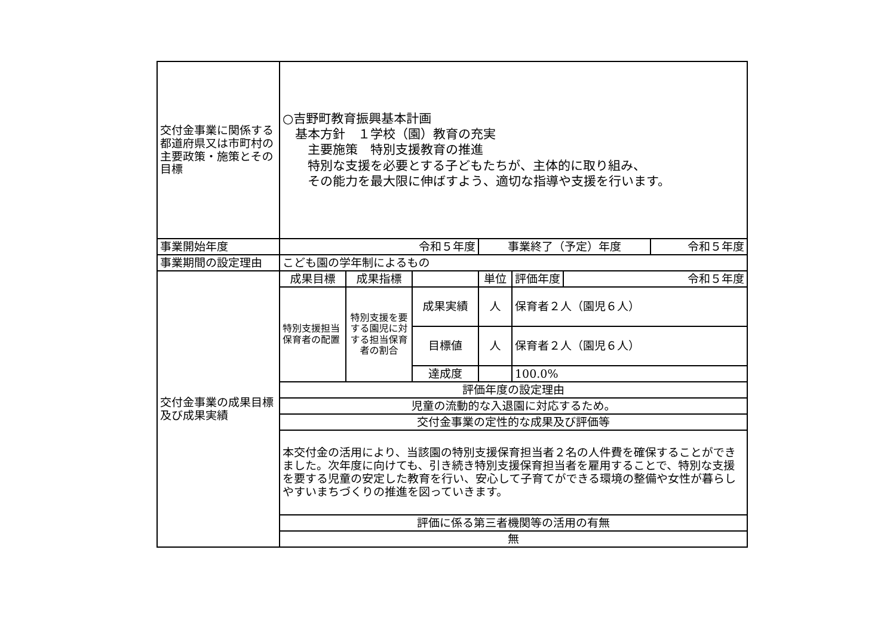| 交付金事業に関係する都道府県又は市町村の主要政策・施策とその目標 | ○吉野町教育振興基本計画 基本方針 １学校（園）教育の充実 主要施策 特別支援教育の推進 特別な支援を必要とする子どもたちが、主体的に取り組み、 その能力を最大限に伸ばすよう、適切な指導や支援を行います。 | | | | | | |
| 事業開始年度 | 令和５年度 | | | 事業終了（予定）年度 | | | 令和５年度 |
| 事業期間の設定理由 | こども園の学年制によるもの | | | | | | |
| 交付金事業の成果目標及び成果実績 | 成果目標 | 成果指標 | | 単位 | 評価年度 | 令和５年度 | |
| | 特別支援担当保育者の配置 | 特別支援を要 する園児に対 する担当保育 者の割合 | 成果実績 | 人 | 保育者２人（園児６人） | | |
| | | | 目標値 | 人 | 保育者２人（園児６人） | | |
| | | | 達成度 | | 100.0% | | |
| | 評価年度の設定理由 | | | | | | |
| | 児童の流動的な入退園に対応するため。 | | | | | | |
| | 交付金事業の定性的な成果及び評価等 | | | | | | |
| | 本交付金の活用により、当該園の特別支援保育担当者２名の人件費を確保することができました。次年度に向けても、引き続き特別支援保育担当者を雇用することで、特別な支援を要する児童の安定した教育を行い、安心して子育てができる環境の整備や女性が暮らしやすいまちづくりの推進を図っていきます。 | | | | | | |
| | 評価に係る第三者機関等の活用の有無 | | | | | | |
| | 無 | | | | | | |